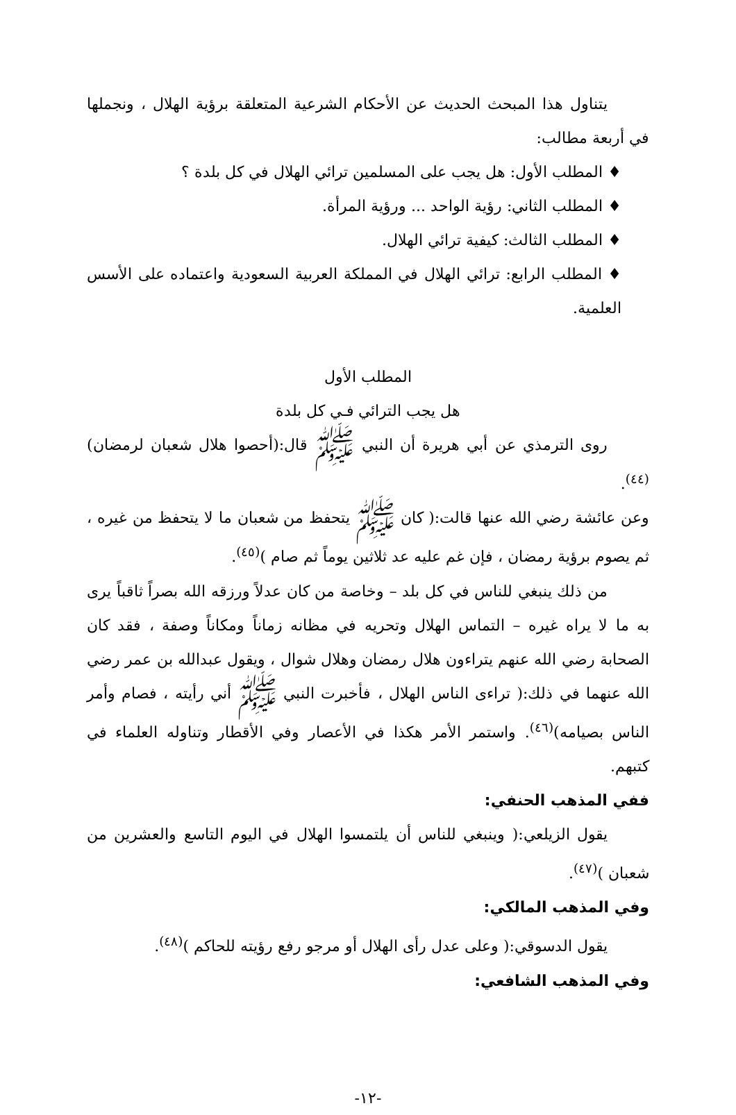يتناول هذا المبحث الحديث عن الأحكام الشرعية المتعلقة برؤية الهلال ، ونجملها في أربعة مطالب:
♦ المطلب الأول: هل يجب على المسلمين ترائي الهلال في كل بلدة ؟
♦ المطلب الثاني: رؤية الواحد ... ورؤية المرأة.
♦ المطلب الثالث: كيفية ترائي الهلال.
♦ المطلب الرابع: ترائي الهلال في المملكة العربية السعودية واعتماده على الأسس العلمية.
المطلب الأول
هل يجب الترائي فـي كل بلدة
روى الترمذي عن أبي هريرة أن النبي ﷺ قال:(أحصوا هلال شعبان لرمضان)<sup>(٤٤)</sup>.
وعن عائشة رضي الله عنها قالت:( كان ﷺ يتحفظ من شعبان ما لا يتحفظ من غيره ، ثم يصوم برؤية رمضان ، فإن غم عليه عد ثلاثين يوماً ثم صام )<sup>(٤٥)</sup>.
من ذلك ينبغي للناس في كل بلد – وخاصة من كان عدلاً ورزقه الله بصراً ثاقباً يرى به ما لا يراه غيره – التماس الهلال وتحريه في مظانه زماناً ومكاناً وصفة ، فقد كان الصحابة رضي الله عنهم يتراءون هلال رمضان وهلال شوال ، ويقول عبدالله بن عمر رضي الله عنهما في ذلك:( تراءى الناس الهلال ، فأخبرت النبي ﷺ أني رأيته ، فصام وأمر الناس بصيامه)<sup>(٤٦)</sup>. واستمر الأمر هكذا في الأعصار وفي الأقطار وتناوله العلماء في كتبهم.
ففي المذهب الحنفي:
يقول الزيلعي:( وينبغي للناس أن يلتمسوا الهلال في اليوم التاسع والعشرين من شعبان )<sup>(٤٧)</sup>.
وفي المذهب المالكي:
يقول الدسوقي:( وعلى عدل رأى الهلال أو مرجو رفع رؤيته للحاكم )<sup>(٤٨)</sup>.
وفي المذهب الشافعي:
-١٢-